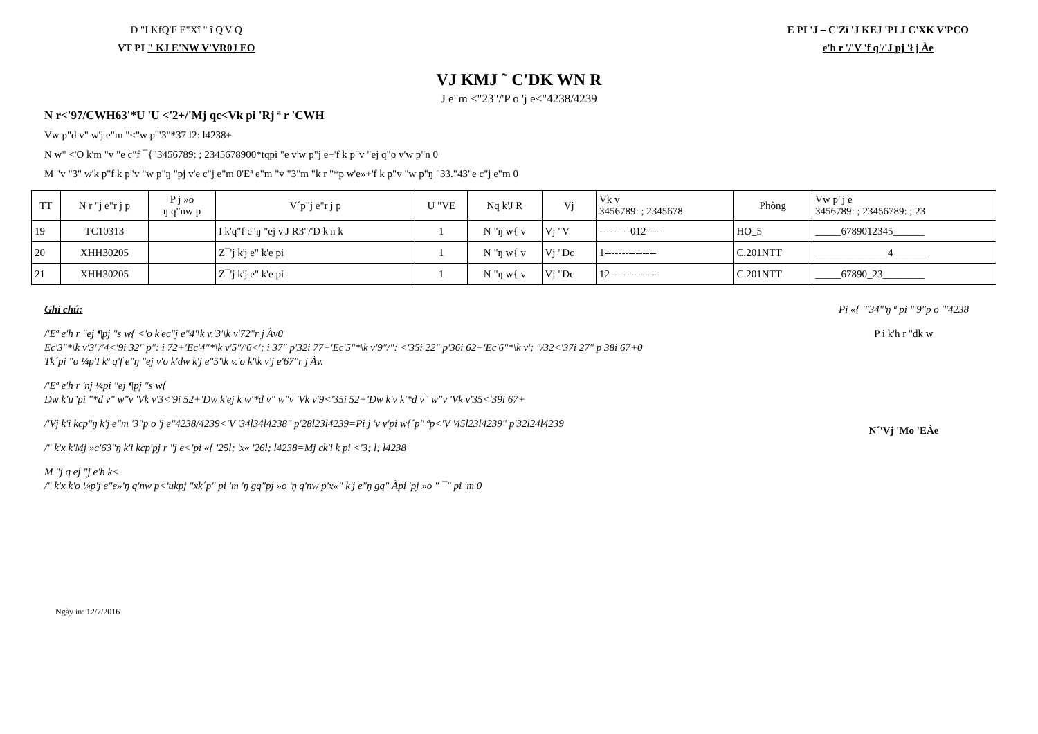D "I KfQ'F E"Xî " î Q'V Q
VT PI " KJ E'NW V'VR0J EO
E PI 'J – C'Zï 'J KEJ 'PI J C'XK V'PCO
e'h r '/'V 'f q'/'J pj 'ł j Àe
VJ KMJ ˜ C'DK WN R
J e"m <"23"/'P o 'j e<"4238/4239
N r<'97/CWH63'*U 'U <'2+/'Mj qc<Vk pi 'Rj ª r 'CWH
Vw p"d v" w'j e"m "<"w p'"3"*37 l2: l4238+
N w" <'O k'm "v "e c"f ¯{"3456789: ; 2345678900*tqpi "e v'w p"j e+'f k p"v "ej q"o v'w p"n 0
M "v "3" w'k p"f k p"v "w p"ŋ "pj v'e c"j e"m 0'Eª e"m "v "3"m "k r "*p w'e»+'f k p"v "w p"ŋ "33."43"e c"j e"m 0
| TT | N r "j e"r j p | P j »o ŋ q"nw p | V´p"j e"r j p | U "VE | Nq k'J R | Vj | Vk v 3456789: ; 2345678 | Phòng | Vw p"j e 3456789: ; 23456789: ; 23 |
| --- | --- | --- | --- | --- | --- | --- | --- | --- | --- |
| 19 | TC10313 | | I k'q"f e"ŋ "ej v'J R3"/'D k'n k | 1 | N "ŋ w{ v | Vj "V | ---------012---- | HO_5 | _____6789012345______ |
| 20 | XHH30205 | | Z¯'j k'j e" k'e pi | 1 | N "ŋ w{ v | Vj "Dc | 1--------------- | C.201NTT | ______________4_______ |
| 21 | XHH30205 | | Z¯'j k'j e" k'e pi | 1 | N "ŋ w{ v | Vj "Dc | 12-------------- | C.201NTT | _____67890_23________ |
Ghi chú:
/'Eª e'h r "ej ¶pj "s w{ <'o k'ec"j e"4'\k v.'3'\k v'72"r j Àv0
Ec'3"*\k v'3"/'4<'9i 32" p": i 72+'Ec'4"*\k v'5"/'6<'; i 37" p'32i 77+'Ec'5"*\k v'9"/": <'35i 22" p'36i 62+'Ec'6"*\k v'; "/32<'37i 27" p 38i 67+0
Tk´pi "o ¼p'I kª q'f e"ŋ "ej v'o k'dw k'j e"5'\k v.'o k'\k v'j e'67"r j Àv.
/'Eª e'h r 'nj ¼pi "ej ¶pj "s w{
Dw k'u"pi "*d v" w"v 'Vk v'3<'9i 52+'Dw k'ej k w'*d v" w"v 'Vk v'9<'35i 52+'Dw k'v k'*d v" w"v 'Vk v'35<'39i 67+
/'Vj k'i kcp"ŋ k'j e"m '3"p o 'j e"4238/4239<'V '34l34l4238" p'28l23l4239=Pi j 'v v'pi w{´p" ªp<'V '45l23l4239" p'32l24l4239
/" k'x k'Mj »c'63"ŋ k'i kcp'pj r "j e<'pi «{ '25l; 'x« '26l; l4238=Mj ck'i k pi <'3; l; l4238
M "j q ej "j e'h k<
/" k'x k'o ¼p'j e"e»'ŋ q'nw p<'ukpj "xk´p" pi 'm 'ŋ gq"pj »o 'ŋ q'nw p'x«" k'j e"ŋ gq" Àpi 'pj »o " ¯" pi 'm 0
Pi «{ '"34"'ŋ ª pi "'9"p o '"4238
P i k'h r "dk w
N´'Vj 'Mo 'EÀe
Ngày in: 12/7/2016